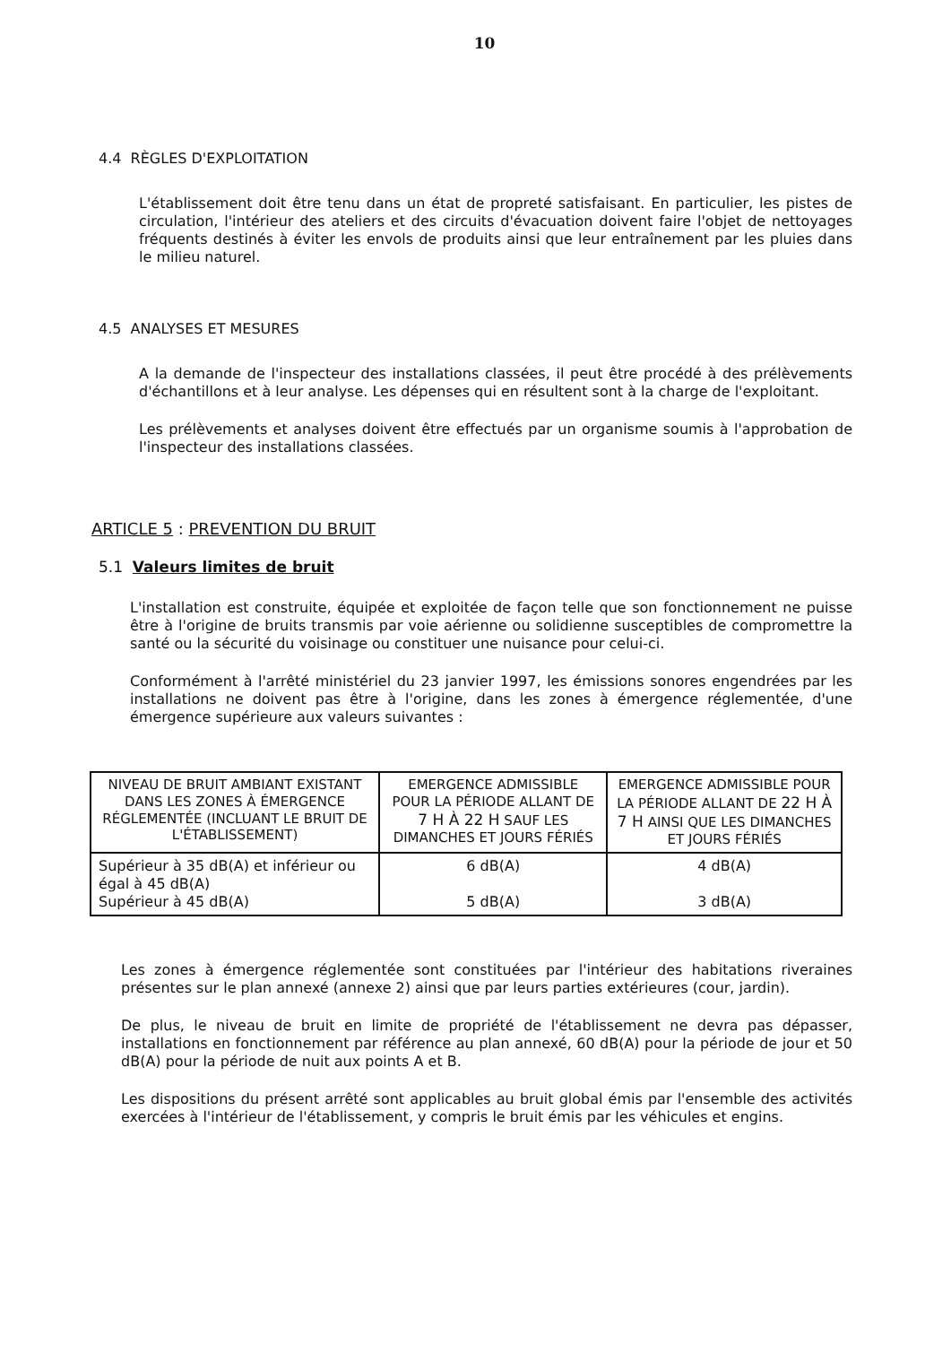10
4.4 RÈGLES D'EXPLOITATION
L'établissement doit être tenu dans un état de propreté satisfaisant. En particulier, les pistes de circulation, l'intérieur des ateliers et des circuits d'évacuation doivent faire l'objet de nettoyages fréquents destinés à éviter les envols de produits ainsi que leur entraînement par les pluies dans le milieu naturel.
4.5 ANALYSES ET MESURES
A la demande de l'inspecteur des installations classées, il peut être procédé à des prélèvements d'échantillons et à leur analyse. Les dépenses qui en résultent sont à la charge de l'exploitant.
Les prélèvements et analyses doivent être effectués par un organisme soumis à l'approbation de l'inspecteur des installations classées.
ARTICLE 5 : PREVENTION DU BRUIT
5.1 Valeurs limites de bruit
L'installation est construite, équipée et exploitée de façon telle que son fonctionnement ne puisse être à l'origine de bruits transmis par voie aérienne ou solidienne susceptibles de compromettre la santé ou la sécurité du voisinage ou constituer une nuisance pour celui-ci.
Conformément à l'arrêté ministériel du 23 janvier 1997, les émissions sonores engendrées par les installations ne doivent pas être à l'origine, dans les zones à émergence réglementée, d'une émergence supérieure aux valeurs suivantes :
| NIVEAU DE BRUIT AMBIANT EXISTANT DANS LES ZONES À ÉMERGENCE RÉGLEMENTÉE (INCLUANT LE BRUIT DE L'ÉTABLISSEMENT) | EMERGENCE ADMISSIBLE POUR LA PÉRIODE ALLANT DE 7 H À 22 H SAUF LES DIMANCHES ET JOURS FÉRIÉS | EMERGENCE ADMISSIBLE POUR LA PÉRIODE ALLANT DE 22 H À 7 H AINSI QUE LES DIMANCHES ET JOURS FÉRIÉS |
| Supérieur à 35 dB(A) et inférieur ou égal à 45 dB(A) Supérieur à 45 dB(A) | 6 dB(A) 5 dB(A) | 4 dB(A) 3 dB(A) |
Les zones à émergence réglementée sont constituées par l'intérieur des habitations riveraines présentes sur le plan annexé (annexe 2) ainsi que par leurs parties extérieures (cour, jardin).
De plus, le niveau de bruit en limite de propriété de l'établissement ne devra pas dépasser, installations en fonctionnement par référence au plan annexé, 60 dB(A) pour la période de jour et 50 dB(A) pour la période de nuit aux points A et B.
Les dispositions du présent arrêté sont applicables au bruit global émis par l'ensemble des activités exercées à l'intérieur de l'établissement, y compris le bruit émis par les véhicules et engins.